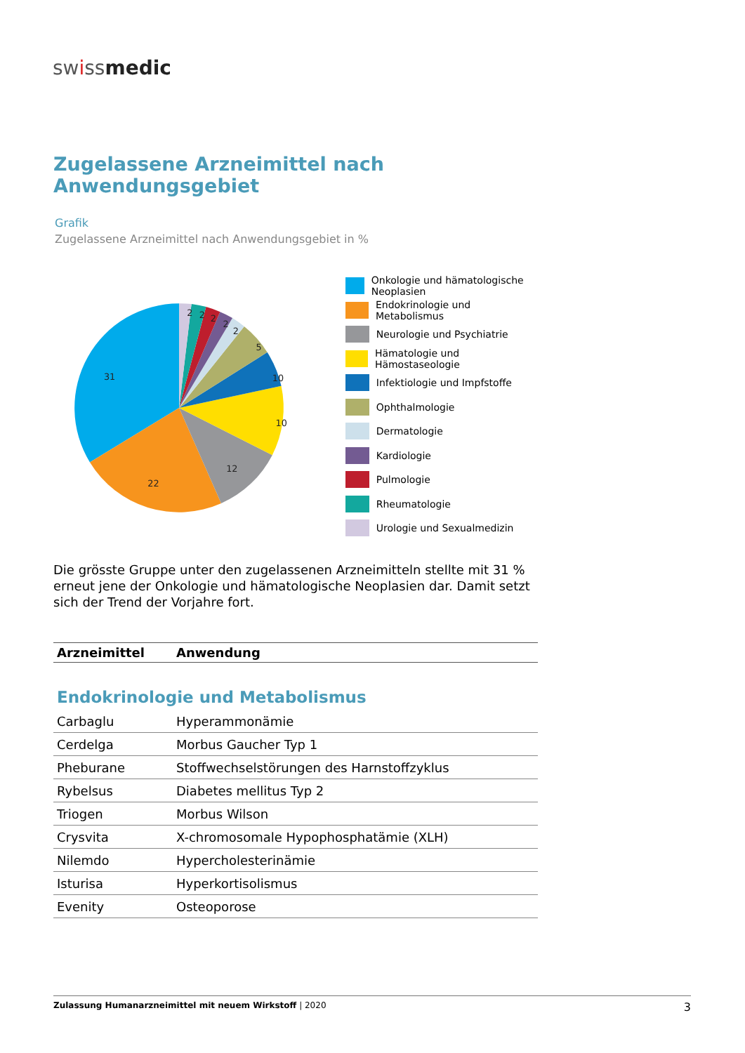swissmedic
Zugelassene Arzneimittel nach Anwendungsgebiet
Grafik
Zugelassene Arzneimittel nach Anwendungsgebiet in %
31
22
12
10
10
5
2
2
2
2
2
Onkologie und hämatologische Neoplasien
Endokrinologie und Metabolismus
Neurologie und Psychiatrie
Hämatologie und Hämostaseologie
Infektiologie und Impfstoffe
Ophthalmologie
Dermatologie
Kardiologie
Pulmologie
Rheumatologie
Urologie und Sexualmedizin
Die grösste Gruppe unter den zugelassenen Arzneimitteln stellte mit 31 % erneut jene der Onkologie und hämatologische Neoplasien dar. Damit setzt sich der Trend der Vorjahre fort.
| Arzneimittel | Anwendung |
| --- | --- |
| Endokrinologie und Metabolismus | |
| Carbaglu | Hyperammonämie |
| Cerdelga | Morbus Gaucher Typ 1 |
| Pheburane | Stoffwechselstörungen des Harnstoffzyklus |
| Rybelsus | Diabetes mellitus Typ 2 |
| Triogen | Morbus Wilson |
| Crysvita | X-chromosomale Hypophosphatämie (XLH) |
| Nilemdo | Hypercholesterinämie |
| Isturisa | Hyperkortisolismus |
| Evenity | Osteoporose |
Zulassung Humanarzneimittel mit neuem Wirkstoff | 2020
3